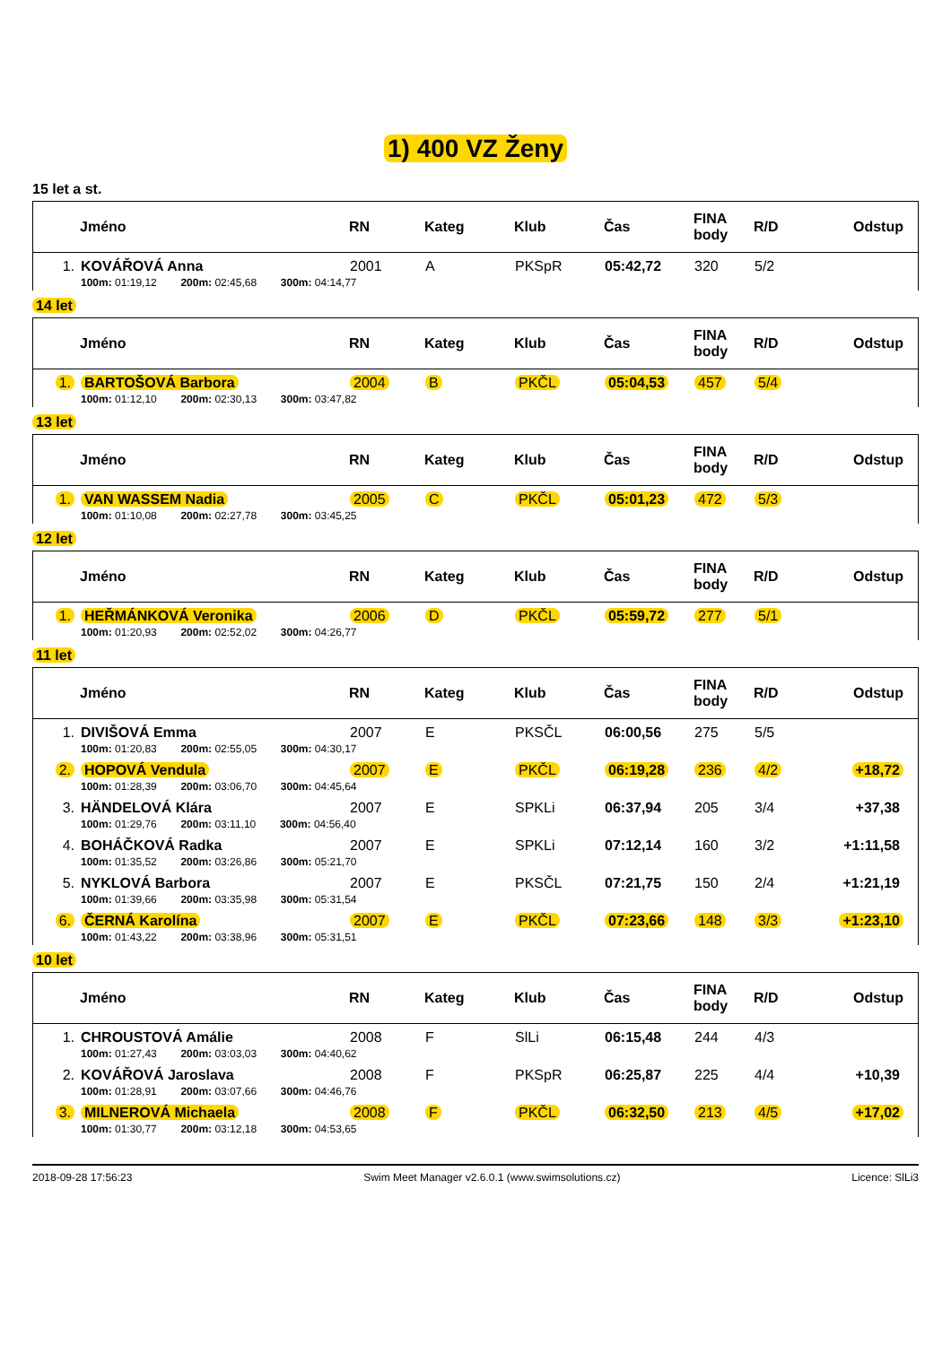1) 400 VZ Ženy
15 let a st.
| | Jméno | RN | Kateg | Klub | Čas | FINA body | R/D | Odstup |
| --- | --- | --- | --- | --- | --- | --- | --- | --- |
| 1. | KOVÁŘOVÁ Anna | 2001 | A | PKSpR | 05:42,72 | 320 | 5/2 | |
| | 100m: 01:19,12 200m: 02:45,68 300m: 04:14,77 | | | | | | | |
14 let
| | Jméno | RN | Kateg | Klub | Čas | FINA body | R/D | Odstup |
| --- | --- | --- | --- | --- | --- | --- | --- | --- |
| 1. | BARTOŠOVÁ Barbora | 2004 | B | PKČL | 05:04,53 | 457 | 5/4 | |
| | 100m: 01:12,10 200m: 02:30,13 300m: 03:47,82 | | | | | | | |
13 let
| | Jméno | RN | Kateg | Klub | Čas | FINA body | R/D | Odstup |
| --- | --- | --- | --- | --- | --- | --- | --- | --- |
| 1. | VAN WASSEM Nadia | 2005 | C | PKČL | 05:01,23 | 472 | 5/3 | |
| | 100m: 01:10,08 200m: 02:27,78 300m: 03:45,25 | | | | | | | |
12 let
| | Jméno | RN | Kateg | Klub | Čas | FINA body | R/D | Odstup |
| --- | --- | --- | --- | --- | --- | --- | --- | --- |
| 1. | HEŘMÁNKOVÁ Veronika | 2006 | D | PKČL | 05:59,72 | 277 | 5/1 | |
| | 100m: 01:20,93 200m: 02:52,02 300m: 04:26,77 | | | | | | | |
11 let
| | Jméno | RN | Kateg | Klub | Čas | FINA body | R/D | Odstup |
| --- | --- | --- | --- | --- | --- | --- | --- | --- |
| 1. | DIVIŠOVÁ Emma | 2007 | E | PKSČL | 06:00,56 | 275 | 5/5 | |
| | 100m: 01:20,83 200m: 02:55,05 300m: 04:30,17 | | | | | | | |
| 2. | HOPOVÁ Vendula | 2007 | E | PKČL | 06:19,28 | 236 | 4/2 | +18,72 |
| | 100m: 01:28,39 200m: 03:06,70 300m: 04:45,64 | | | | | | | |
| 3. | HÄNDELOVÁ Klára | 2007 | E | SPKLi | 06:37,94 | 205 | 3/4 | +37,38 |
| | 100m: 01:29,76 200m: 03:11,10 300m: 04:56,40 | | | | | | | |
| 4. | BOHÁČKOVÁ Radka | 2007 | E | SPKLi | 07:12,14 | 160 | 3/2 | +1:11,58 |
| | 100m: 01:35,52 200m: 03:26,86 300m: 05:21,70 | | | | | | | |
| 5. | NYKLOVÁ Barbora | 2007 | E | PKSČL | 07:21,75 | 150 | 2/4 | +1:21,19 |
| | 100m: 01:39,66 200m: 03:35,98 300m: 05:31,54 | | | | | | | |
| 6. | ČERNÁ Karolína | 2007 | E | PKČL | 07:23,66 | 148 | 3/3 | +1:23,10 |
| | 100m: 01:43,22 200m: 03:38,96 300m: 05:31,51 | | | | | | | |
10 let
| | Jméno | RN | Kateg | Klub | Čas | FINA body | R/D | Odstup |
| --- | --- | --- | --- | --- | --- | --- | --- | --- |
| 1. | CHROUSTOVÁ Amálie | 2008 | F | SlLi | 06:15,48 | 244 | 4/3 | |
| | 100m: 01:27,43 200m: 03:03,03 300m: 04:40,62 | | | | | | | |
| 2. | KOVÁŘOVÁ Jaroslava | 2008 | F | PKSpR | 06:25,87 | 225 | 4/4 | +10,39 |
| | 100m: 01:28,91 200m: 03:07,66 300m: 04:46,76 | | | | | | | |
| 3. | MILNEROVÁ Michaela | 2008 | F | PKČL | 06:32,50 | 213 | 4/5 | +17,02 |
| | 100m: 01:30,77 200m: 03:12,18 300m: 04:53,65 | | | | | | | |
2018-09-28 17:56:23 Swim Meet Manager v2.6.0.1 (www.swimsolutions.cz) Licence: SlLi3